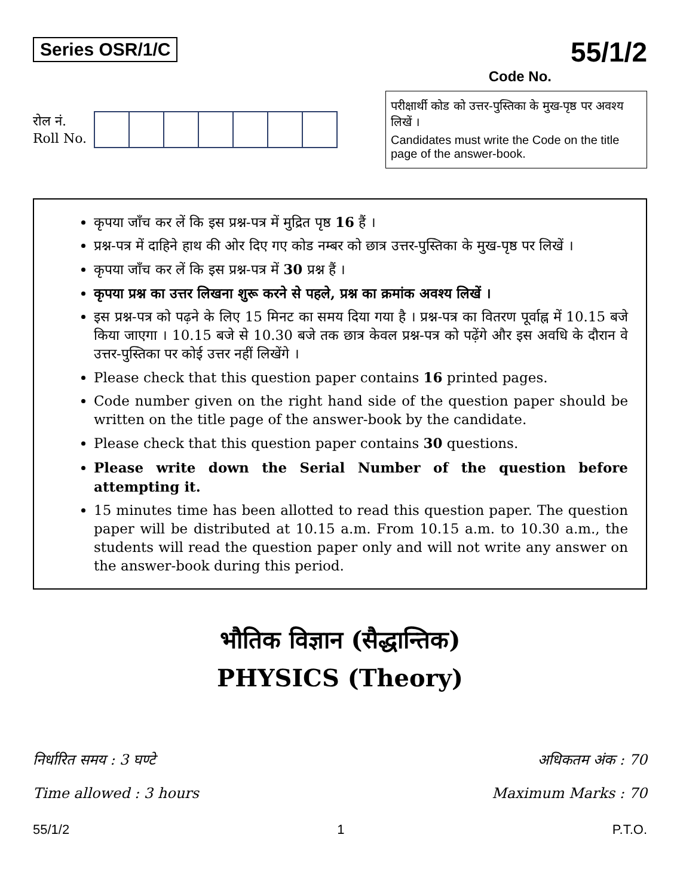Series OSR/1/C
55/1/2
Code No.
रोल नं.
Roll No.
परीक्षार्थी कोड को उत्तर-पुस्तिका के मुख-पृष्ठ पर अवश्य लिखें ।
Candidates must write the Code on the title page of the answer-book.
कृपया जाँच कर लें कि इस प्रश्न-पत्र में मुद्रित पृष्ठ 16 हैं ।
प्रश्न-पत्र में दाहिने हाथ की ओर दिए गए कोड नम्बर को छात्र उत्तर-पुस्तिका के मुख-पृष्ठ पर लिखें ।
कृपया जाँच कर लें कि इस प्रश्न-पत्र में 30 प्रश्न हैं ।
कृपया प्रश्न का उत्तर लिखना शुरू करने से पहले, प्रश्न का क्रमांक अवश्य लिखें ।
इस प्रश्न-पत्र को पढ़ने के लिए 15 मिनट का समय दिया गया है । प्रश्न-पत्र का वितरण पूर्वाह्न में 10.15 बजे किया जाएगा । 10.15 बजे से 10.30 बजे तक छात्र केवल प्रश्न-पत्र को पढ़ेंगे और इस अवधि के दौरान वे उत्तर-पुस्तिका पर कोई उत्तर नहीं लिखेंगे ।
Please check that this question paper contains 16 printed pages.
Code number given on the right hand side of the question paper should be written on the title page of the answer-book by the candidate.
Please check that this question paper contains 30 questions.
Please write down the Serial Number of the question before attempting it.
15 minutes time has been allotted to read this question paper. The question paper will be distributed at 10.15 a.m. From 10.15 a.m. to 10.30 a.m., the students will read the question paper only and will not write any answer on the answer-book during this period.
भौतिक विज्ञान (सैद्धान्तिक)
PHYSICS (Theory)
निर्धारित समय : 3 घण्टे
Time allowed : 3 hours
अधिकतम अंक : 70
Maximum Marks : 70
55/1/2 1 P.T.O.